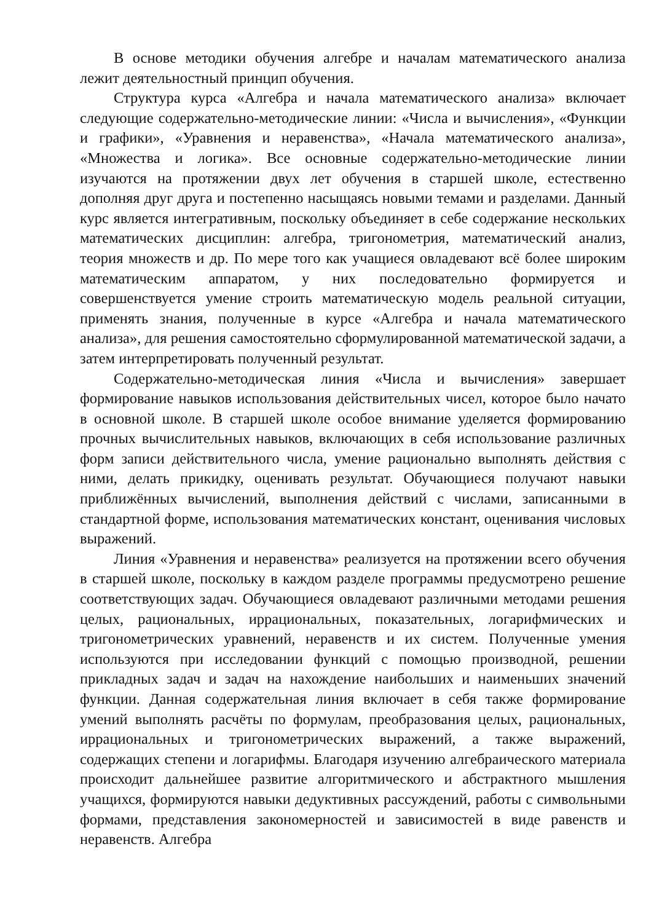В основе методики обучения алгебре и началам математического анализа лежит деятельностный принцип обучения.
Структура курса «Алгебра и начала математического анализа» включает следующие содержательно-методические линии: «Числа и вычисления», «Функции и графики», «Уравнения и неравенства», «Начала математического анализа», «Множества и логика». Все основные содержательно-методические линии изучаются на протяжении двух лет обучения в старшей школе, естественно дополняя друг друга и постепенно насыщаясь новыми темами и разделами. Данный курс является интегративным, поскольку объединяет в себе содержание нескольких математических дисциплин: алгебра, тригонометрия, математический анализ, теория множеств и др. По мере того как учащиеся овладевают всё более широким математическим аппаратом, у них последовательно формируется и совершенствуется умение строить математическую модель реальной ситуации, применять знания, полученные в курсе «Алгебра и начала математического анализа», для решения самостоятельно сформулированной математической задачи, а затем интерпретировать полученный результат.
Содержательно-методическая линия «Числа и вычисления» завершает формирование навыков использования действительных чисел, которое было начато в основной школе. В старшей школе особое внимание уделяется формированию прочных вычислительных навыков, включающих в себя использование различных форм записи действительного числа, умение рационально выполнять действия с ними, делать прикидку, оценивать результат. Обучающиеся получают навыки приближённых вычислений, выполнения действий с числами, записанными в стандартной форме, использования математических констант, оценивания числовых выражений.
Линия «Уравнения и неравенства» реализуется на протяжении всего обучения в старшей школе, поскольку в каждом разделе программы предусмотрено решение соответствующих задач. Обучающиеся овладевают различными методами решения целых, рациональных, иррациональных, показательных, логарифмических и тригонометрических уравнений, неравенств и их систем. Полученные умения используются при исследовании функций с помощью производной, решении прикладных задач и задач на нахождение наибольших и наименьших значений функции. Данная содержательная линия включает в себя также формирование умений выполнять расчёты по формулам, преобразования целых, рациональных, иррациональных и тригонометрических выражений, а также выражений, содержащих степени и логарифмы. Благодаря изучению алгебраического материала происходит дальнейшее развитие алгоритмического и абстрактного мышления учащихся, формируются навыки дедуктивных рассуждений, работы с символьными формами, представления закономерностей и зависимостей в виде равенств и неравенств. Алгебра